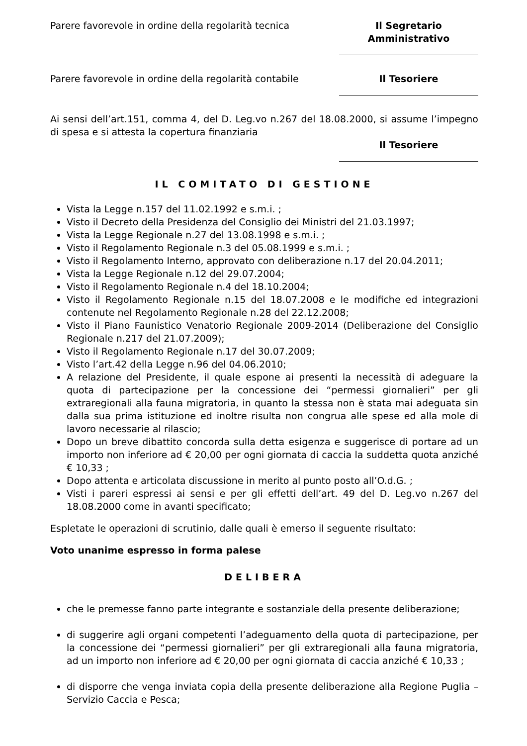Parere favorevole in ordine della regolarità tecnica Il Segretario Amministrativo
Parere favorevole in ordine della regolarità contabile Il Tesoriere
Ai sensi dell’art.151, comma 4, del D. Leg.vo n.267 del 18.08.2000, si assume l’impegno di spesa e si attesta la copertura finanziaria
Il Tesoriere
IL COMITATO DI GESTIONE
Vista la Legge n.157 del 11.02.1992 e s.m.i. ;
Visto il Decreto della Presidenza del Consiglio dei Ministri del 21.03.1997;
Vista la Legge Regionale n.27 del 13.08.1998 e s.m.i. ;
Visto il Regolamento Regionale n.3 del 05.08.1999 e s.m.i. ;
Visto il Regolamento Interno, approvato con deliberazione n.17 del 20.04.2011;
Vista la Legge Regionale n.12 del 29.07.2004;
Visto il Regolamento Regionale n.4 del 18.10.2004;
Visto il Regolamento Regionale n.15 del 18.07.2008 e le modifiche ed integrazioni contenute nel Regolamento Regionale n.28 del 22.12.2008;
Visto il Piano Faunistico Venatorio Regionale 2009-2014 (Deliberazione del Consiglio Regionale n.217 del 21.07.2009);
Visto il Regolamento Regionale n.17 del 30.07.2009;
Visto l’art.42 della Legge n.96 del 04.06.2010;
A relazione del Presidente, il quale espone ai presenti la necessità di adeguare la quota di partecipazione per la concessione dei “permessi giornalieri” per gli extraregionali alla fauna migratoria, in quanto la stessa non è stata mai adeguata sin dalla sua prima istituzione ed inoltre risulta non congrua alle spese ed alla mole di lavoro necessarie al rilascio;
Dopo un breve dibattito concorda sulla detta esigenza e suggerisce di portare ad un importo non inferiore ad € 20,00 per ogni giornata di caccia la suddetta quota anziché € 10,33 ;
Dopo attenta e articolata discussione in merito al punto posto all’O.d.G. ;
Visti i pareri espressi ai sensi e per gli effetti dell’art. 49 del D. Leg.vo n.267 del 18.08.2000 come in avanti specificato;
Espletate le operazioni di scrutinio, dalle quali è emerso il seguente risultato:
Voto unanime espresso in forma palese
DELIBERA
che le premesse fanno parte integrante e sostanziale della presente deliberazione;
di suggerire agli organi competenti l’adeguamento della quota di partecipazione, per la concessione dei “permessi giornalieri” per gli extraregionali alla fauna migratoria, ad un importo non inferiore ad € 20,00 per ogni giornata di caccia anziché € 10,33 ;
di disporre che venga inviata copia della presente deliberazione alla Regione Puglia – Servizio Caccia e Pesca;